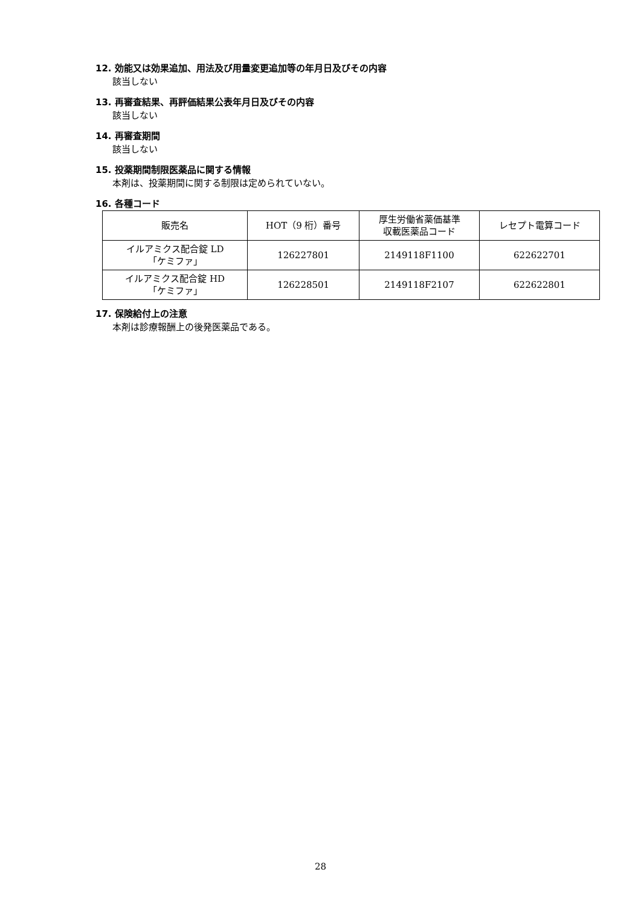12. 効能又は効果追加、用法及び用量変更追加等の年月日及びその内容
該当しない
13. 再審査結果、再評価結果公表年月日及びその内容
該当しない
14. 再審査期間
該当しない
15. 投薬期間制限医薬品に関する情報
本剤は、投薬期間に関する制限は定められていない。
16. 各種コード
| 販売名 | HOT（9 桁）番号 | 厚生労働省薬価基準 収載医薬品コード | レセプト電算コード |
| --- | --- | --- | --- |
| イルアミクス配合錠 LD 「ケミファ」 | 126227801 | 2149118F1100 | 622622701 |
| イルアミクス配合錠 HD 「ケミファ」 | 126228501 | 2149118F2107 | 622622801 |
17. 保険給付上の注意
本剤は診療報酬上の後発医薬品である。
28